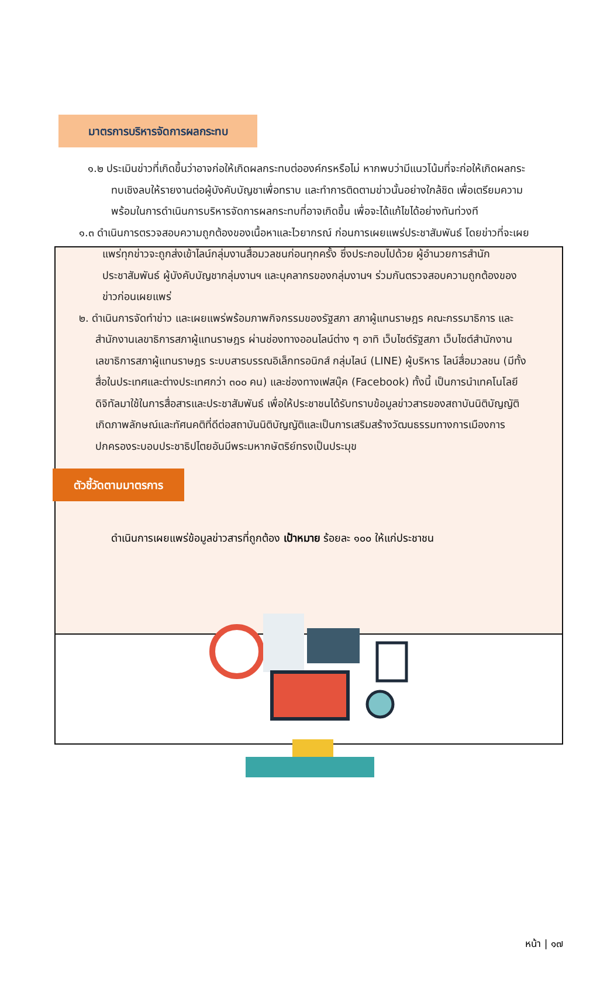มาตรการบริหารจัดการผลกระทบ
๑.๒ ประเมินข่าวที่เกิดขึ้นว่าอาจก่อให้เกิดผลกระทบต่อองค์กรหรือไม่ หากพบว่ามีแนวโน้มที่จะก่อให้เกิดผลกระทบเชิงลบให้รายงานต่อผู้บังคับบัญชาเพื่อทราบ และทำการติดตามข่าวนั้นอย่างใกล้ชิด เพื่อเตรียมความพร้อมในการดำเนินการบริหารจัดการผลกระทบที่อาจเกิดขึ้น เพื่อจะได้แก้ไขได้อย่างทันท่วงที
๑.๓ ดำเนินการตรวจสอบความถูกต้องของเนื้อหาและไวยากรณ์ ก่อนการเผยแพร่ประชาสัมพันธ์ โดยข่าวที่จะเผยแพร่ทุกข่าวจะถูกส่งเข้าไลน์กลุ่มงานสื่อมวลชนก่อนทุกครั้ง ซึ่งประกอบไปด้วย ผู้อำนวยการสำนักประชาสัมพันธ์ ผู้บังคับบัญชากลุ่มงานฯ และบุคลากรของกลุ่มงานฯ ร่วมกันตรวจสอบความถูกต้องของข่าวก่อนเผยแพร่
๒. ดำเนินการจัดทำข่าว และเผยแพร่พร้อมภาพกิจกรรมของรัฐสภา สภาผู้แทนราษฎร คณะกรรมาธิการ และสำนักงานเลขาธิการสภาผู้แทนราษฎร ผ่านช่องทางออนไลน์ต่าง ๆ อาทิ เว็บไซต์รัฐสภา เว็บไซต์สำนักงานเลขาธิการสภาผู้แทนราษฎร ระบบสารบรรณอิเล็กทรอนิกส์ กลุ่มไลน์ (LINE) ผู้บริหาร ไลน์สื่อมวลชน (มีทั้งสื่อในประเทศและต่างประเทศกว่า ๓๐๐ คน) และช่องทางเฟสบุ๊ค (Facebook) ทั้งนี้ เป็นการนำเทคโนโลยีดิจิทัลมาใช้ในการสื่อสารและประชาสัมพันธ์ เพื่อให้ประชาชนได้รับทราบข้อมูลข่าวสารของสถาบันนิติบัญญัติ เกิดภาพลักษณ์และทัศนคติที่ดีต่อสถาบันนิติบัญญัติและเป็นการเสริมสร้างวัฒนธรรมทางการเมืองการปกครองระบอบประชาธิปไตยอันมีพระมหากษัตริย์ทรงเป็นประมุข
ตัวชี้วัดตามมาตรการ
ดำเนินการเผยแพร่ข้อมูลข่าวสารที่ถูกต้อง เป้าหมาย ร้อยละ ๑๐๐ ให้แก่ประชาชน
หน้า | ๑๗